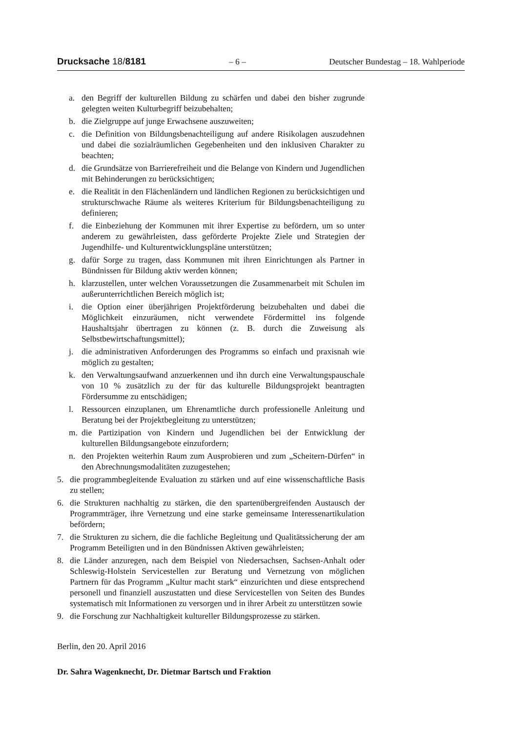Drucksache 18/8181 – 6 – Deutscher Bundestag – 18. Wahlperiode
a. den Begriff der kulturellen Bildung zu schärfen und dabei den bisher zugrunde gelegten weiten Kulturbegriff beizubehalten;
b. die Zielgruppe auf junge Erwachsene auszuweiten;
c. die Definition von Bildungsbenachteiligung auf andere Risikolagen auszudehnen und dabei die sozialräumlichen Gegebenheiten und den inklusiven Charakter zu beachten;
d. die Grundsätze von Barrierefreiheit und die Belange von Kindern und Jugendlichen mit Behinderungen zu berücksichtigen;
e. die Realität in den Flächenländern und ländlichen Regionen zu berücksichtigen und strukturschwache Räume als weiteres Kriterium für Bildungsbenachteiligung zu definieren;
f. die Einbeziehung der Kommunen mit ihrer Expertise zu befördern, um so unter anderem zu gewährleisten, dass geförderte Projekte Ziele und Strategien der Jugendhilfe- und Kulturentwicklungspläne unterstützen;
g. dafür Sorge zu tragen, dass Kommunen mit ihren Einrichtungen als Partner in Bündnissen für Bildung aktiv werden können;
h. klarzustellen, unter welchen Voraussetzungen die Zusammenarbeit mit Schulen im außerunterrichtlichen Bereich möglich ist;
i. die Option einer überjährigen Projektförderung beizubehalten und dabei die Möglichkeit einzuräumen, nicht verwendete Fördermittel ins folgende Haushaltsjahr übertragen zu können (z. B. durch die Zuweisung als Selbstbewirtschaftungsmittel);
j. die administrativen Anforderungen des Programms so einfach und praxisnah wie möglich zu gestalten;
k. den Verwaltungsaufwand anzuerkennen und ihn durch eine Verwaltungspauschale von 10 % zusätzlich zu der für das kulturelle Bildungsprojekt beantragten Fördersumme zu entschädigen;
l. Ressourcen einzuplanen, um Ehrenamtliche durch professionelle Anleitung und Beratung bei der Projektbegleitung zu unterstützen;
m. die Partizipation von Kindern und Jugendlichen bei der Entwicklung der kulturellen Bildungsangebote einzufordern;
n. den Projekten weiterhin Raum zum Ausprobieren und zum „Scheitern-Dürfen“ in den Abrechnungsmodalitäten zuzugestehen;
5. die programmbegleitende Evaluation zu stärken und auf eine wissenschaftliche Basis zu stellen;
6. die Strukturen nachhaltig zu stärken, die den spartenübergreifenden Austausch der Programmträger, ihre Vernetzung und eine starke gemeinsame Interessenartikulation befördern;
7. die Strukturen zu sichern, die die fachliche Begleitung und Qualitätssicherung der am Programm Beteiligten und in den Bündnissen Aktiven gewährleisten;
8. die Länder anzuregen, nach dem Beispiel von Niedersachsen, Sachsen-Anhalt oder Schleswig-Holstein Servicestellen zur Beratung und Vernetzung von möglichen Partnern für das Programm „Kultur macht stark“ einzurichten und diese entsprechend personell und finanziell auszustatten und diese Servicestellen von Seiten des Bundes systematisch mit Informationen zu versorgen und in ihrer Arbeit zu unterstützen sowie
9. die Forschung zur Nachhaltigkeit kultureller Bildungsprozesse zu stärken.
Berlin, den 20. April 2016
Dr. Sahra Wagenknecht, Dr. Dietmar Bartsch und Fraktion